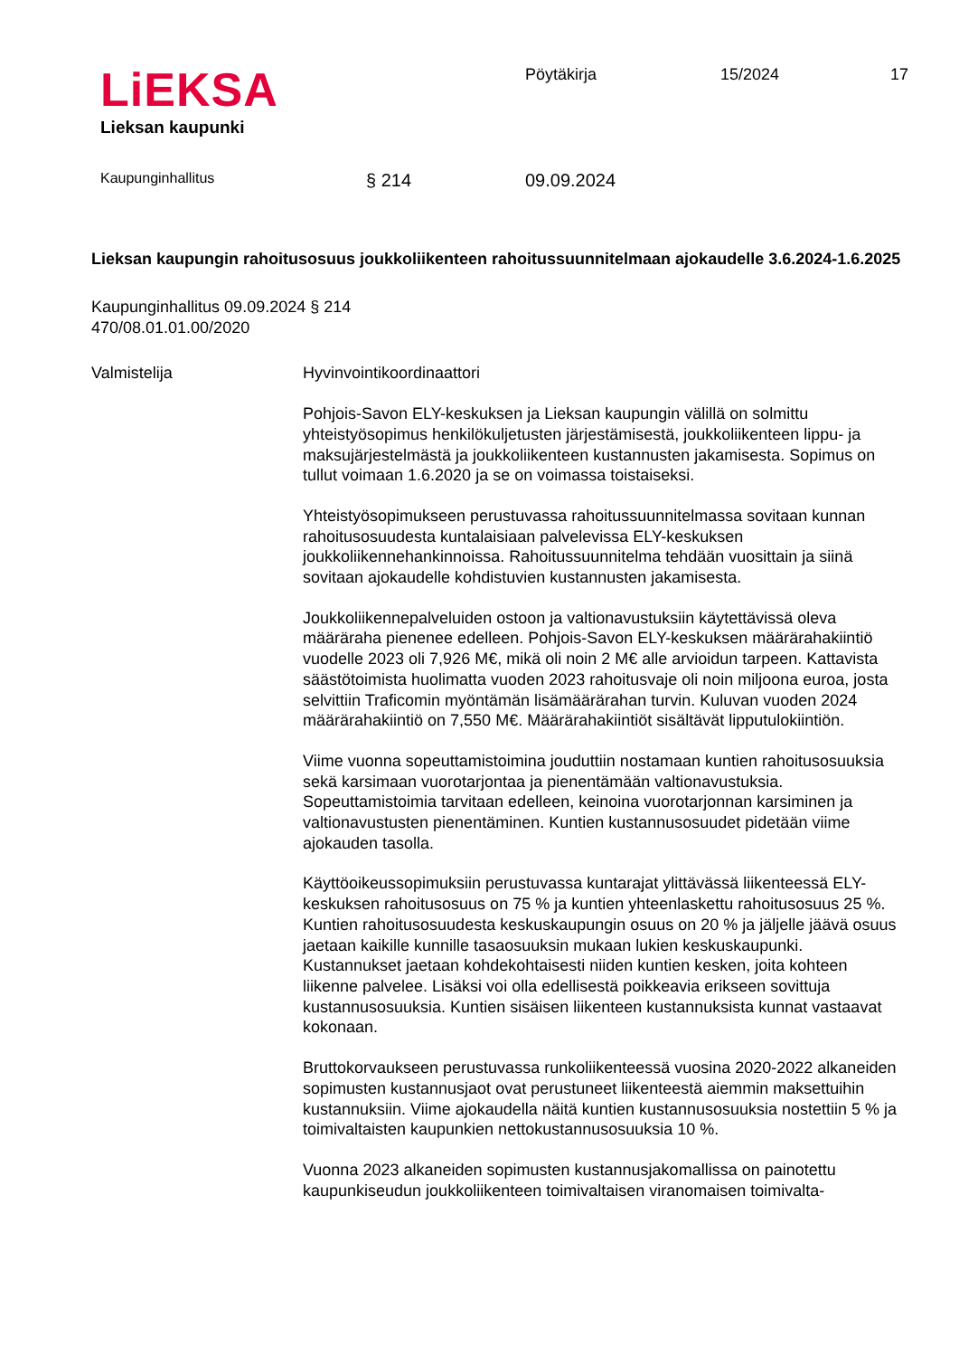LiEKSA
Lieksan kaupunki
Pöytäkirja 15/2024 17
Kaupunginhallitus § 214 09.09.2024
Lieksan kaupungin rahoitusosuus joukkoliikenteen rahoitussuunnitelmaan ajokaudelle 3.6.2024-1.6.2025
Kaupunginhallitus 09.09.2024 § 214
470/08.01.01.00/2020
Valmistelija Hyvinvointikoordinaattori
Pohjois-Savon ELY-keskuksen ja Lieksan kaupungin välillä on solmittu yhteistyösopimus henkilökuljetusten järjestämisestä, joukkoliikenteen lippu- ja maksujärjestelmästä ja joukkoliikenteen kustannusten jakamisesta. Sopimus on tullut voimaan 1.6.2020 ja se on voimassa toistaiseksi.
Yhteistyösopimukseen perustuvassa rahoitussuunnitelmassa sovitaan kunnan rahoitusosuudesta kuntalaisiaan palvelevissa ELY-keskuksen joukkoliikennehankinnoissa. Rahoitussuunnitelma tehdään vuosittain ja siinä sovitaan ajokaudelle kohdistuvien kustannusten jakamisesta.
Joukkoliikennepalveluiden ostoon ja valtionavustuksiin käytettävissä oleva määräraha pienenee edelleen. Pohjois-Savon ELY-keskuksen määrärahakiintiö vuodelle 2023 oli 7,926 M€, mikä oli noin 2 M€ alle arvioidun tarpeen. Kattavista säästötoimista huolimatta vuoden 2023 rahoitusvaje oli noin miljoona euroa, josta selvittiin Traficomin myöntämän lisämäärärahan turvin. Kuluvan vuoden 2024 määrärahakiintiö on 7,550 M€. Määrärahakiintiöt sisältävät lipputulokiintiön.
Viime vuonna sopeuttamistoimina jouduttiin nostamaan kuntien rahoitusosuuksia sekä karsimaan vuorotarjontaa ja pienentämään valtionavustuksia. Sopeuttamistoimia tarvitaan edelleen, keinoina vuorotarjonnan karsiminen ja valtionavustusten pienentäminen. Kuntien kustannusosuudet pidetään viime ajokauden tasolla.
Käyttöoikeussopimuksiin perustuvassa kuntarajat ylittävässä liikenteessä ELY-keskuksen rahoitusosuus on 75 % ja kuntien yhteenlaskettu rahoitusosuus 25 %. Kuntien rahoitusosuudesta keskuskaupungin osuus on 20 % ja jäljelle jäävä osuus jaetaan kaikille kunnille tasaosuuksin mukaan lukien keskuskaupunki. Kustannukset jaetaan kohdekohtaisesti niiden kuntien kesken, joita kohteen liikenne palvelee. Lisäksi voi olla edellisestä poikkeavia erikseen sovittuja kustannusosuuksia. Kuntien sisäisen liikenteen kustannuksista kunnat vastaavat kokonaan.
Bruttokorvaukseen perustuvassa runkoliikenteessä vuosina 2020-2022 alkaneiden sopimusten kustannusjaot ovat perustuneet liikenteestä aiemmin maksettuihin kustannuksiin. Viime ajokaudella näitä kuntien kustannusosuuksia nostettiin 5 % ja toimivaltaisten kaupunkien nettokustannusosuuksia 10 %.
Vuonna 2023 alkaneiden sopimusten kustannusjakomallissa on painotettu kaupunkiseudun joukkoliikenteen toimivaltaisen viranomaisen toimivalta-